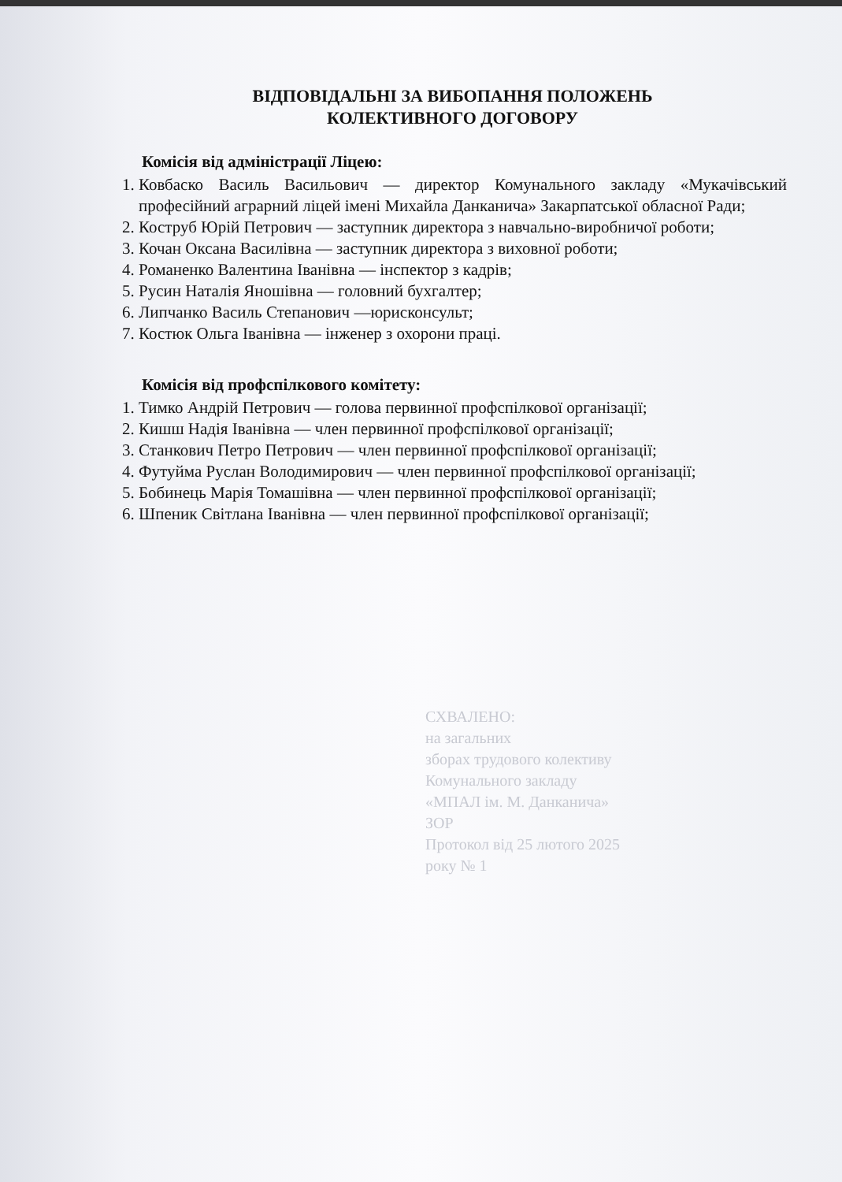ВІДПОВІДАЛЬНІ ЗА ВИБОПАННЯ ПОЛОЖЕНЬ
КОЛЕКТИВНОГО ДОГОВОРУ
Комісія від адміністрації Ліцею:
1. Ковбаско Василь Васильович — директор Комунального закладу «Мукачівський професійний аграрний ліцей імені Михайла Данканича» Закарпатської обласної Ради;
2. Коструб Юрій Петрович — заступник директора з навчально-виробничої роботи;
3. Кочан Оксана Василівна — заступник директора з виховної роботи;
4. Романенко Валентина Іванівна — інспектор з кадрів;
5. Русин Наталія Яношівна — головний бухгалтер;
6. Липчанко Василь Степанович —юрисконсульт;
7. Костюк Ольга Іванівна — інженер з охорони праці.
Комісія від профспілкового комітету:
1. Тимко Андрій Петрович — голова первинної профспілкової організації;
2. Кишш Надія Іванівна — член первинної профспілкової організації;
3. Станкович Петро Петрович — член первинної профспілкової організації;
4. Футуйма Руслан Володимирович — член первинної профспілкової організації;
5. Бобинець Марія Томашівна — член первинної профспілкової організації;
6. Шпеник Світлана Іванівна — член первинної профспілкової організації;
СХВАЛЕНО:
на загальних
зборах трудового колективу
Комунального закладу
«МПАЛ ім. М. Данканича»
ЗОР
Протокол від 25 лютого 2025
року № 1